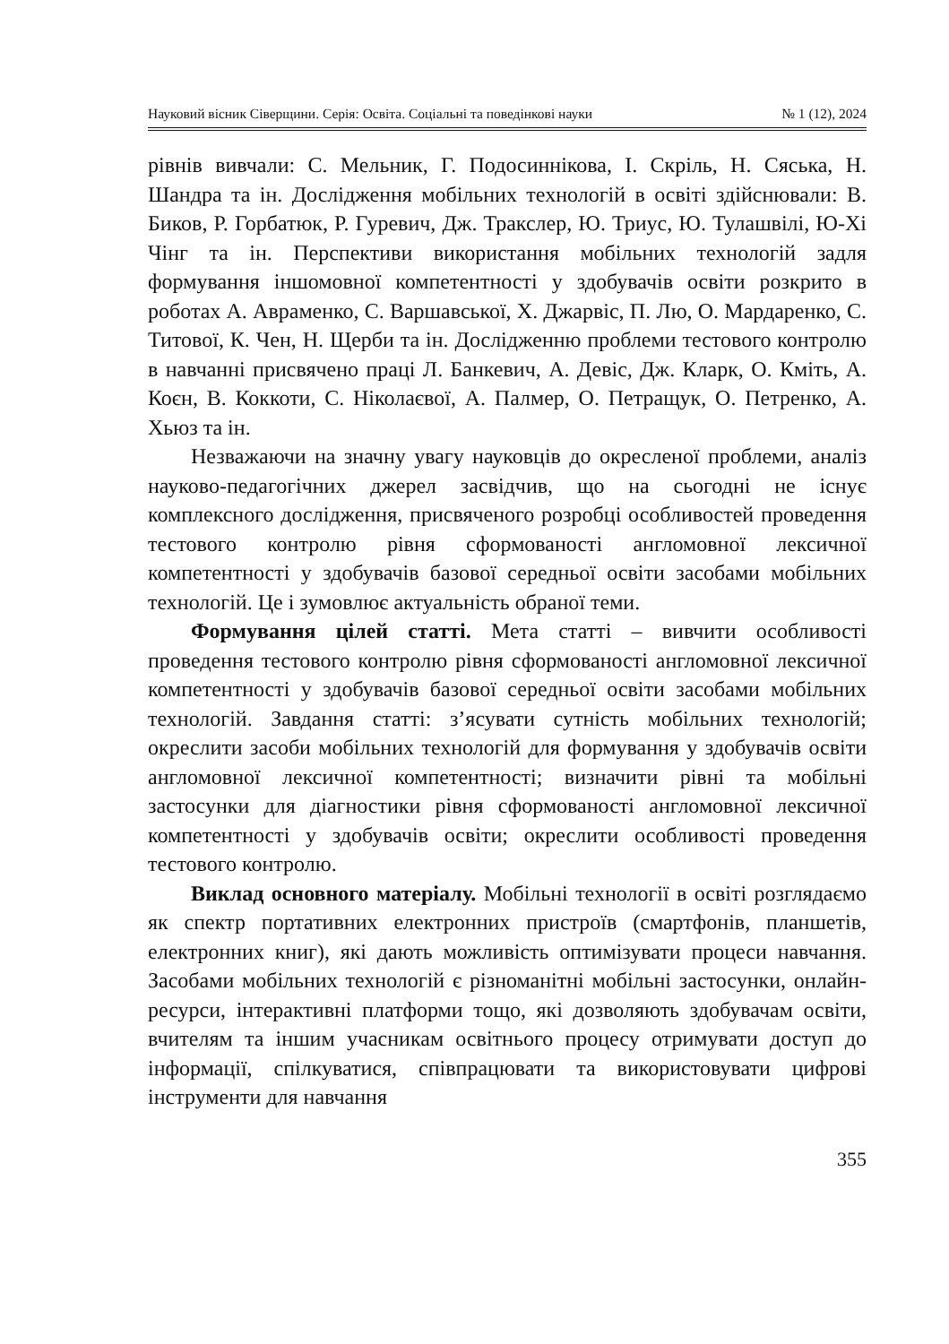Науковий вісник Сіверщини. Серія: Освіта. Соціальні та поведінкові науки № 1 (12), 2024
рівнів вивчали: С. Мельник, Г. Подосиннікова, І. Скріль, Н. Сяська, Н. Шандра та ін. Дослідження мобільних технологій в освіті здійснювали: В. Биков, Р. Горбатюк, Р. Гуревич, Дж. Тракслер, Ю. Триус, Ю. Тулашвілі, Ю-Хі Чінг та ін. Перспективи використання мобільних технологій задля формування іншомовної компетентності у здобувачів освіти розкрито в роботах А. Авраменко, С. Варшавської, Х. Джарвіс, П. Лю, О. Мардаренко, С. Титової, К. Чен, Н. Щерби та ін. Дослідженню проблеми тестового контролю в навчанні присвячено праці Л. Банкевич, А. Девіс, Дж. Кларк, О. Кміть, А. Коєн, В. Коккоти, С. Ніколаєвої, А. Палмер, О. Петращук, О. Петренко, А. Хьюз та ін.
Незважаючи на значну увагу науковців до окресленої проблеми, аналіз науково-педагогічних джерел засвідчив, що на сьогодні не існує комплексного дослідження, присвяченого розробці особливостей проведення тестового контролю рівня сформованості англомовної лексичної компетентності у здобувачів базової середньої освіти засобами мобільних технологій. Це і зумовлює актуальність обраної теми.
Формування цілей статті. Мета статті – вивчити особливості проведення тестового контролю рівня сформованості англомовної лексичної компетентності у здобувачів базової середньої освіти засобами мобільних технологій. Завдання статті: з’ясувати сутність мобільних технологій; окреслити засоби мобільних технологій для формування у здобувачів освіти англомовної лексичної компетентності; визначити рівні та мобільні застосунки для діагностики рівня сформованості англомовної лексичної компетентності у здобувачів освіти; окреслити особливості проведення тестового контролю.
Виклад основного матеріалу. Мобільні технології в освіті розглядаємо як спектр портативних електронних пристроїв (смартфонів, планшетів, електронних книг), які дають можливість оптимізувати процеси навчання. Засобами мобільних технологій є різноманітні мобільні застосунки, онлайн-ресурси, інтерактивні платформи тощо, які дозволяють здобувачам освіти, вчителям та іншим учасникам освітнього процесу отримувати доступ до інформації, спілкуватися, співпрацювати та використовувати цифрові інструменти для навчання
355